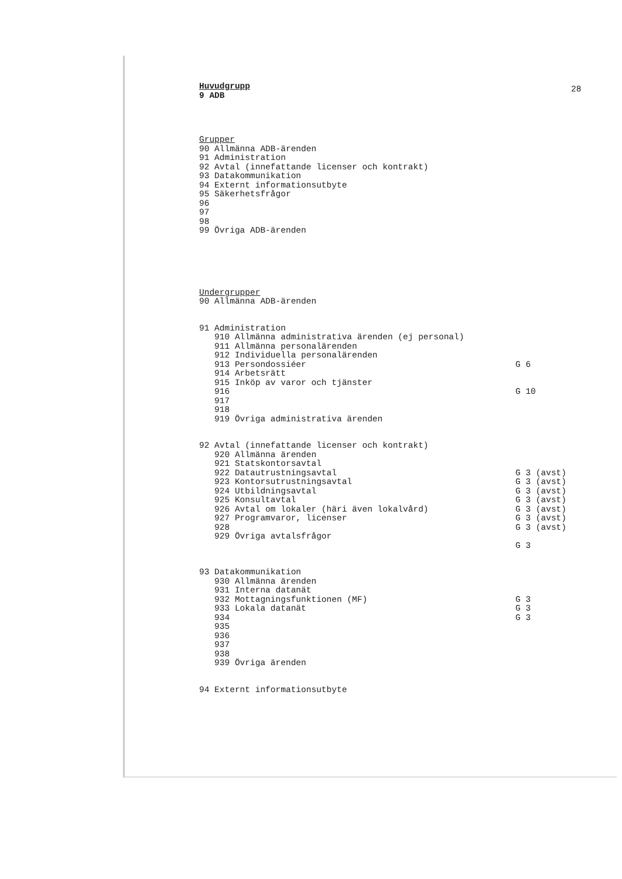28
Huvudgrupp
9 ADB
Grupper
90 Allmänna ADB-ärenden
91 Administration
92 Avtal (innefattande licenser och kontrakt)
93 Datakommunikation
94 Externt informationsutbyte
95 Säkerhetsfrågor
96
97
98
99 Övriga ADB-ärenden
Undergrupper
90 Allmänna ADB-ärenden
91 Administration
910 Allmänna administrativa ärenden (ej personal)
911 Allmänna personalärenden
912 Individuella personalärenden
913 Persondossiéer
G 6
914 Arbetsrätt
915 Inköp av varor och tjänster
916
G 10
917
918
919 Övriga administrativa ärenden
92 Avtal (innefattande licenser och kontrakt)
920 Allmänna ärenden
921 Statskontorsavtal
922 Datautrustningsavtal
G 3 (avst)
923 Kontorsutrustningsavtal
G 3 (avst)
924 Utbildningsavtal
G 3 (avst)
925 Konsultavtal
G 3 (avst)
926 Avtal om lokaler (häri även lokalvård)
G 3 (avst)
927 Programvaror, licenser
G 3 (avst)
928
G 3 (avst)
929 Övriga avtalsfrågor
G 3
93 Datakommunikation
930 Allmänna ärenden
931 Interna datanät
932 Mottagningsfunktionen (MF)
G 3
933 Lokala datanät
G 3
934
G 3
935
936
937
938
939 Övriga ärenden
94 Externt informationsutbyte